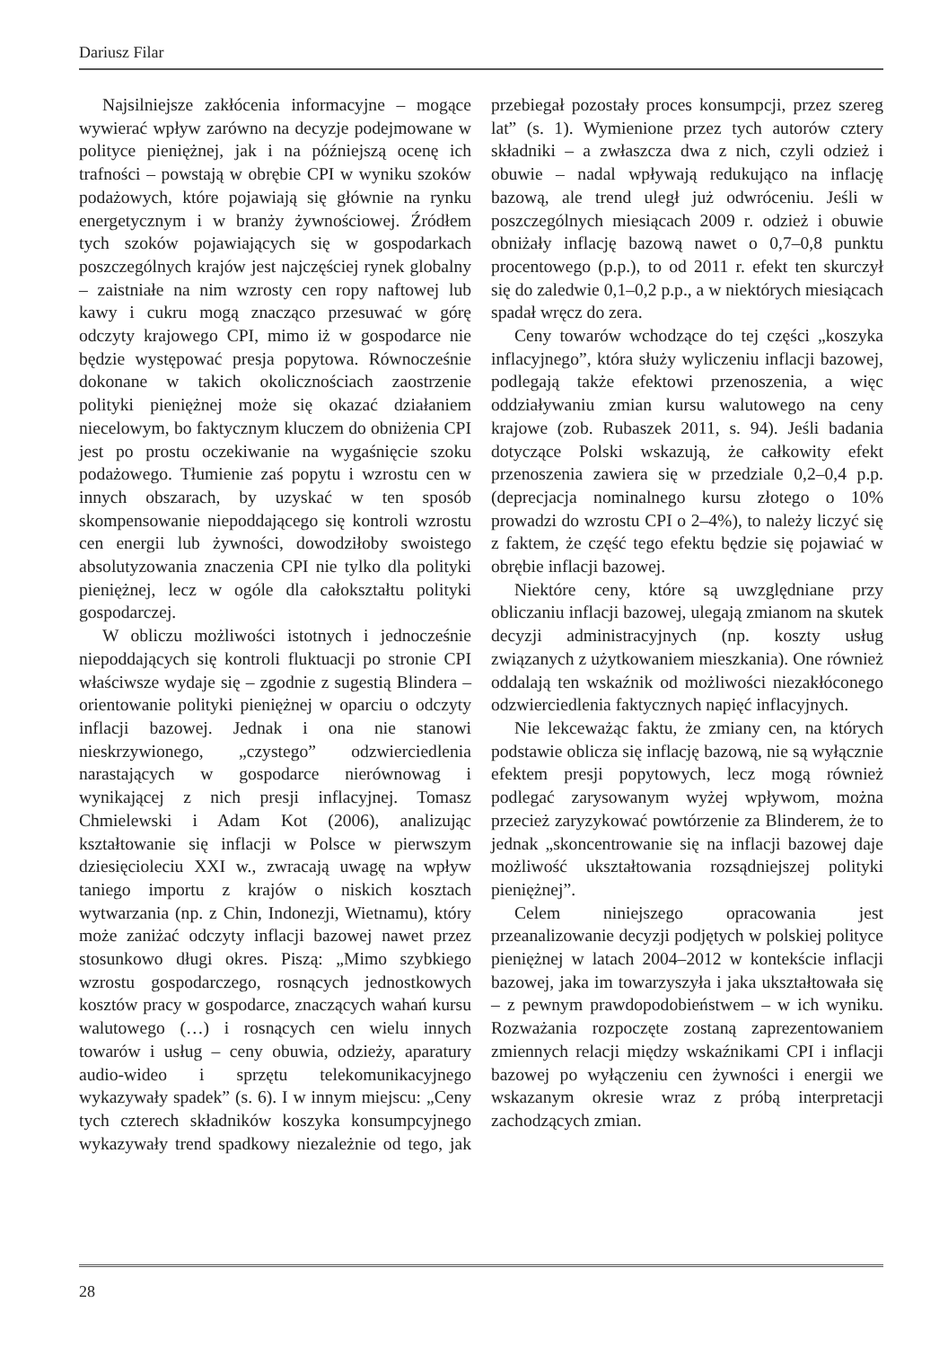Dariusz Filar
Najsilniejsze zakłócenia informacyjne – mogące wywierać wpływ zarówno na decyzje podejmowane w polityce pieniężnej, jak i na późniejszą ocenę ich trafności – powstają w obrębie CPI w wyniku szoków podażowych, które pojawiają się głównie na rynku energetycznym i w branży żywnościowej. Źródłem tych szoków pojawiających się w gospodarkach poszczególnych krajów jest najczęściej rynek globalny – zaistniałe na nim wzrosty cen ropy naftowej lub kawy i cukru mogą znacząco przesuwać w górę odczyty krajowego CPI, mimo iż w gospodarce nie będzie występować presja popytowa. Równocześnie dokonane w takich okolicznościach zaostrzenie polityki pieniężnej może się okazać działaniem niecelowym, bo faktycznym kluczem do obniżenia CPI jest po prostu oczekiwanie na wygaśnięcie szoku podażowego. Tłumienie zaś popytu i wzrostu cen w innych obszarach, by uzyskać w ten sposób skompensowanie niepoddającego się kontroli wzrostu cen energii lub żywności, dowodziłoby swoistego absolutyzowania znaczenia CPI nie tylko dla polityki pieniężnej, lecz w ogóle dla całokształtu polityki gospodarczej.
W obliczu możliwości istotnych i jednocześnie niepoddających się kontroli fluktuacji po stronie CPI właściwsze wydaje się – zgodnie z sugestią Blindera – orientowanie polityki pieniężnej w oparciu o odczyty inflacji bazowej. Jednak i ona nie stanowi nieskrzywionego, „czystego” odzwierciedlenia narastających w gospodarce nierównowag i wynikającej z nich presji inflacyjnej. Tomasz Chmielewski i Adam Kot (2006), analizując kształtowanie się inflacji w Polsce w pierwszym dziesięcioleciu XXI w., zwracają uwagę na wpływ taniego importu z krajów o niskich kosztach wytwarzania (np. z Chin, Indonezji, Wietnamu), który może zaniżać odczyty inflacji bazowej nawet przez stosunkowo długi okres. Piszą: „Mimo szybkiego wzrostu gospodarczego, rosnących jednostkowych kosztów pracy w gospodarce, znaczących wahań kursu walutowego (…) i rosnących cen wielu innych towarów i usług – ceny obuwia, odzieży, aparatury audio-wideo i sprzętu telekomunikacyjnego wykazywały spadek” (s. 6). I w innym miejscu: „Ceny tych czterech składników koszyka konsumpcyjnego wykazywały trend spadkowy niezależnie od tego, jak przebiegał pozostały proces konsumpcji, przez szereg lat” (s. 1). Wymienione przez tych autorów cztery składniki – a zwłaszcza dwa z nich, czyli odzież i obuwie – nadal wpływają redukująco na inflację bazową, ale trend uległ już odwróceniu. Jeśli w poszczególnych miesiącach 2009 r. odzież i obuwie obniżały inflację bazową nawet o 0,7–0,8 punktu procentowego (p.p.), to od 2011 r. efekt ten skurczył się do zaledwie 0,1–0,2 p.p., a w niektórych miesiącach spadał wręcz do zera.
Ceny towarów wchodzące do tej części „koszyka inflacyjnego”, która służy wyliczeniu inflacji bazowej, podlegają także efektowi przenoszenia, a więc oddziaływaniu zmian kursu walutowego na ceny krajowe (zob. Rubaszek 2011, s. 94). Jeśli badania dotyczące Polski wskazują, że całkowity efekt przenoszenia zawiera się w przedziale 0,2–0,4 p.p. (deprecjacja nominalnego kursu złotego o 10% prowadzi do wzrostu CPI o 2–4%), to należy liczyć się z faktem, że część tego efektu będzie się pojawiać w obrębie inflacji bazowej.
Niektóre ceny, które są uwzględniane przy obliczaniu inflacji bazowej, ulegają zmianom na skutek decyzji administracyjnych (np. koszty usług związanych z użytkowaniem mieszkania). One również oddalają ten wskaźnik od możliwości niezakłóconego odzwierciedlenia faktycznych napięć inflacyjnych.
Nie lekceważąc faktu, że zmiany cen, na których podstawie oblicza się inflację bazową, nie są wyłącznie efektem presji popytowych, lecz mogą również podlegać zarysowanym wyżej wpływom, można przecież zaryzykować powtórzenie za Blinderem, że to jednak „skoncentrowanie się na inflacji bazowej daje możliwość ukształtowania rozsądniejszej polityki pieniężnej”.
Celem niniejszego opracowania jest przeanalizowanie decyzji podjętych w polskiej polityce pieniężnej w latach 2004–2012 w kontekście inflacji bazowej, jaka im towarzyszyła i jaka ukształtowała się – z pewnym prawdopodobieństwem – w ich wyniku. Rozważania rozpoczęte zostaną zaprezentowaniem zmiennych relacji między wskaźnikami CPI i inflacji bazowej po wyłączeniu cen żywności i energii we wskazanym okresie wraz z próbą interpretacji zachodzących zmian.
28